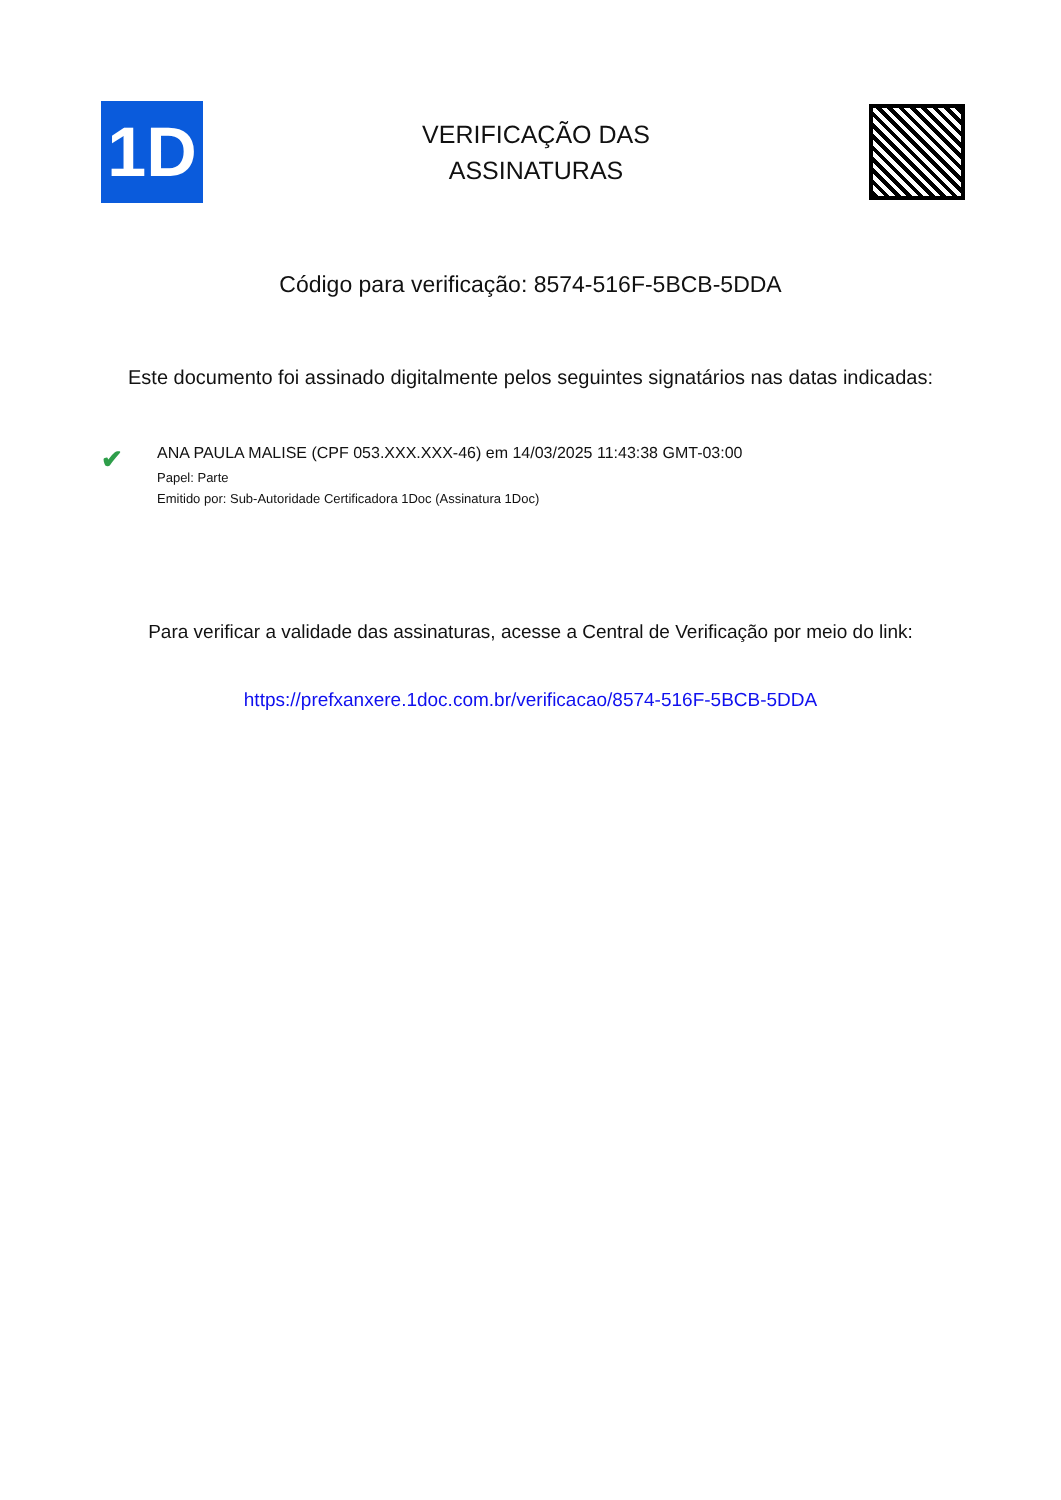1D
VERIFICAÇÃO DAS
ASSINATURAS
Código para verificação: 8574-516F-5BCB-5DDA
Este documento foi assinado digitalmente pelos seguintes signatários nas datas indicadas:
✔
ANA PAULA MALISE (CPF 053.XXX.XXX-46) em 14/03/2025 11:43:38 GMT-03:00
Papel: Parte
Emitido por: Sub-Autoridade Certificadora 1Doc (Assinatura 1Doc)
Para verificar a validade das assinaturas, acesse a Central de Verificação por meio do link:
https://prefxanxere.1doc.com.br/verificacao/8574-516F-5BCB-5DDA